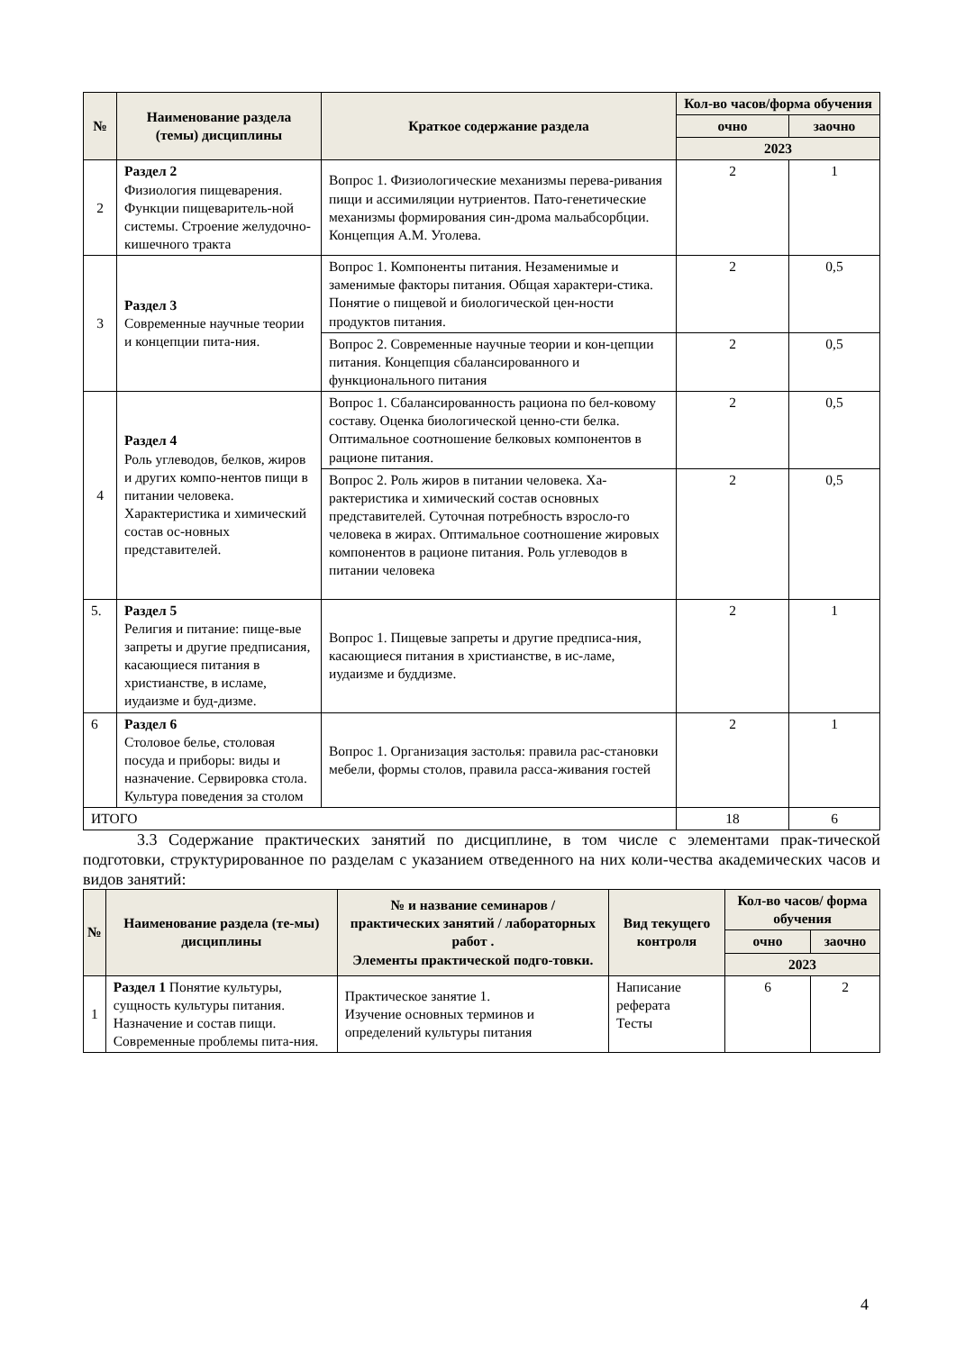| № | Наименование раздела (темы) дисциплины | Краткое содержание раздела | Кол-во часов/форма обучения | |
| --- | --- | --- | --- | --- |
| | | | очно | заочно |
| | | | 2023 | |
| 2 | Раздел 2 Физиология пищеварения. Функции пищеваритель-ной системы. Строение желудочно-кишечного тракта | Вопрос 1. Физиологические механизмы перева-ривания пищи и ассимиляции нутриентов. Пато-генетические механизмы формирования син-дрома мальабсорбции. Концепция А.М. Уголева. | 2 | 1 |
| 3 | Раздел 3 Современные научные теории и концепции пита-ния. | Вопрос 1. Компоненты питания. Незаменимые и заменимые факторы питания. Общая характери-стика. Понятие о пищевой и биологической цен-ности продуктов питания. | 2 | 0,5 |
| | | Вопрос 2. Современные научные теории и кон-цепции питания. Концепция сбалансированного и функционального питания | 2 | 0,5 |
| 4 | Раздел 4 Роль углеводов, белков, жиров и других компо-нентов пищи в питании человека. Характеристика и химический состав ос-новных представителей. | Вопрос 1. Сбалансированность рациона по бел-ковому составу. Оценка биологической ценно-сти белка. Оптимальное соотношение белковых компонентов в рационе питания. | 2 | 0,5 |
| | | Вопрос 2. Роль жиров в питании человека. Ха-рактеристика и химический состав основных представителей. Суточная потребность взросло-го человека в жирах. Оптимальное соотношение жировых компонентов в рационе питания. Роль углеводов в питании человека | 2 | 0,5 |
| 5. | Раздел 5 Религия и питание: пище-вые запреты и другие предписания, касающиеся питания в христианстве, в исламе, иудаизме и буд-дизме. | Вопрос 1. Пищевые запреты и другие предписа-ния, касающиеся питания в христианстве, в ис-ламе, иудаизме и буддизме. | 2 | 1 |
| 6 | Раздел 6 Столовое белье, столовая посуда и приборы: виды и назначение. Сервировка стола. Культура поведения за столом | Вопрос 1. Организация застолья: правила рас-становки мебели, формы столов, правила расса-живания гостей | 2 | 1 |
| ИТОГО | | | 18 | 6 |
3.3 Содержание практических занятий по дисциплине, в том числе с элементами прак-тической подготовки, структурированное по разделам с указанием отведенного на них коли-чества академических часов и видов занятий:
| № | Наименование раздела (те-мы) дисциплины | № и название семинаров / практических занятий / лабораторных работ . Элементы практической подго-товки. | Вид текущего контроля | Кол-во часов/ форма обучения | |
| --- | --- | --- | --- | --- | --- |
| | | | | очно | заочно |
| | | | | 2023 | |
| 1 | Раздел 1 Понятие культуры, сущность культуры питания. Назначение и состав пищи. Современные проблемы пита-ния. | Практическое занятие 1. Изучение основных терминов и определений культуры питания | Написание реферата Тесты | 6 | 2 |
4